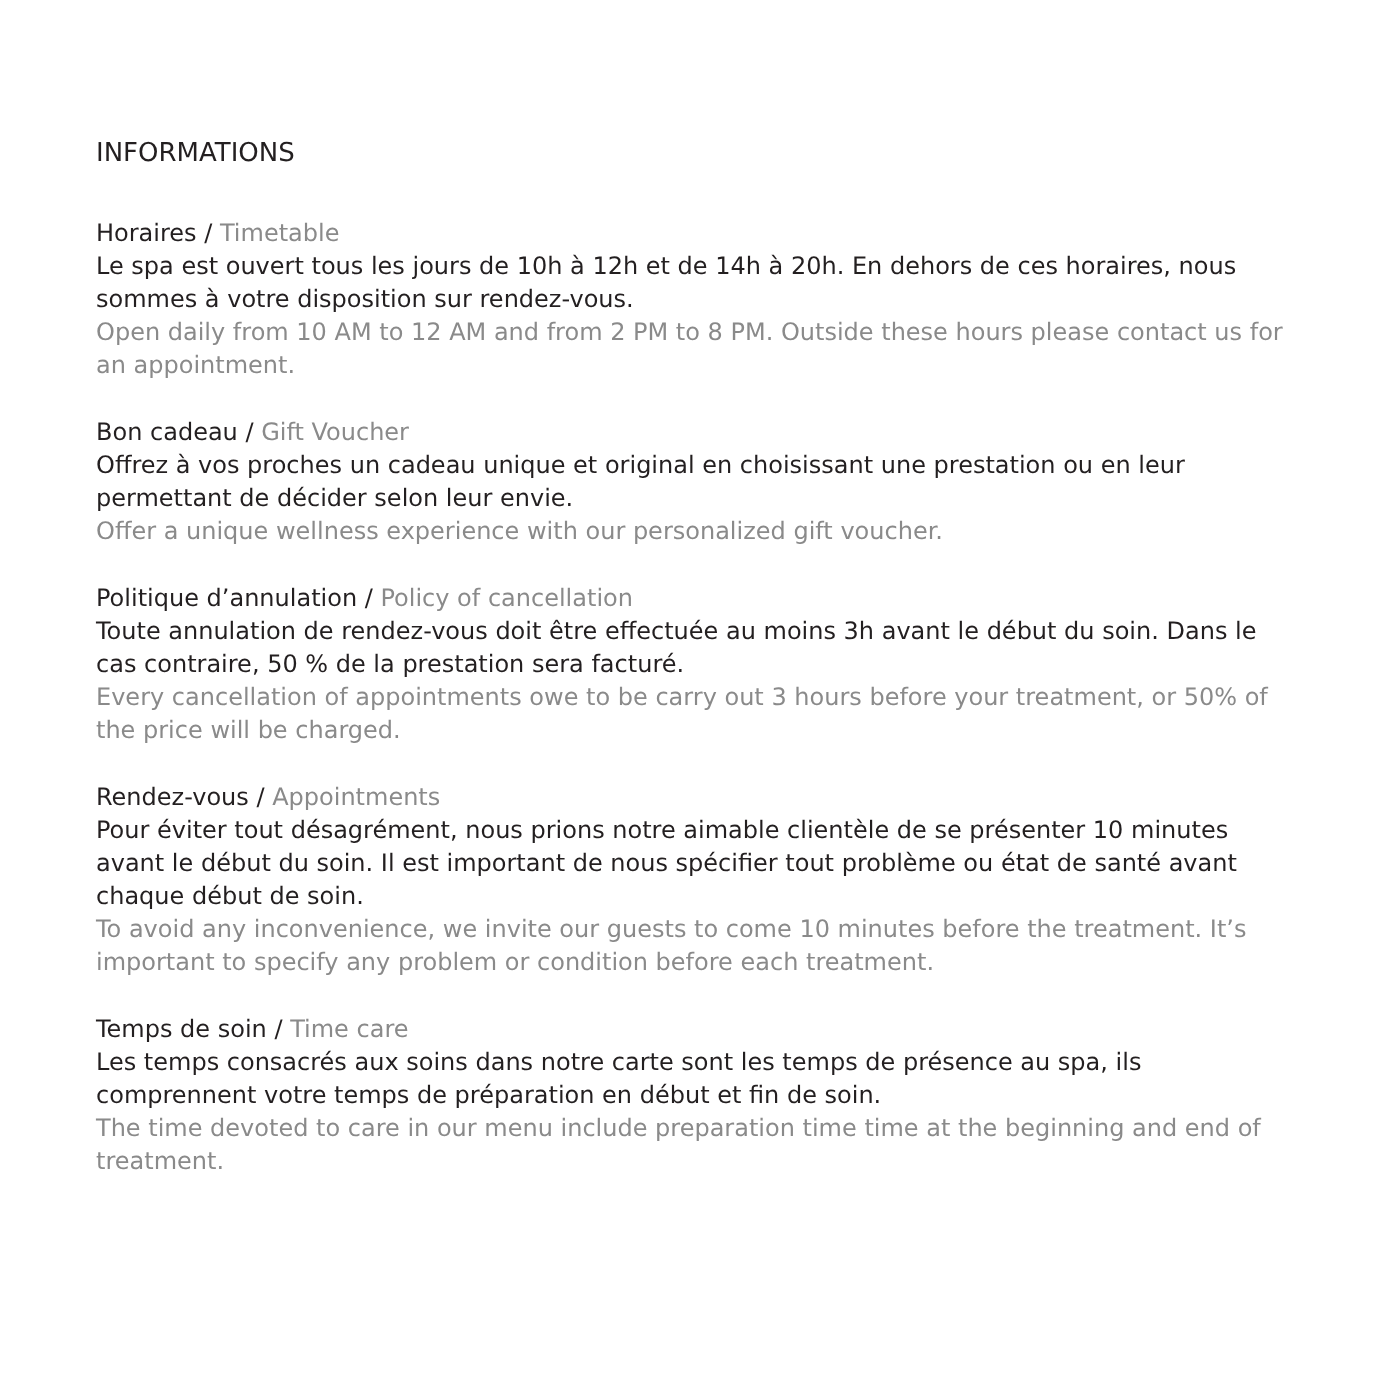INFORMATIONS
Horaires / Timetable
Le spa est ouvert tous les jours de 10h à 12h et de 14h à 20h. En dehors de ces horaires, nous sommes à votre disposition sur rendez-vous.
Open daily from 10 AM to 12 AM and from 2 PM to 8 PM. Outside these hours please contact us for an appointment.
Bon cadeau / Gift Voucher
Offrez à vos proches un cadeau unique et original en choisissant une prestation ou en leur permettant de décider selon leur envie.
Offer a unique wellness experience with our personalized gift voucher.
Politique d’annulation / Policy of cancellation
Toute annulation de rendez-vous doit être effectuée au moins 3h avant le début du soin. Dans le cas contraire, 50 % de la prestation sera facturé.
Every cancellation of appointments owe to be carry out 3 hours before your treatment, or 50% of the price will be charged.
Rendez-vous / Appointments
Pour éviter tout désagrément, nous prions notre aimable clientèle de se présenter 10 minutes avant le début du soin. Il est important de nous spécifier tout problème ou état de santé avant chaque début de soin.
To avoid any inconvenience, we invite our guests to come 10 minutes before the treatment. It’s important to specify any problem or condition before each treatment.
Temps de soin / Time care
Les temps consacrés aux soins dans notre carte sont les temps de présence au spa, ils comprennent votre temps de préparation en début et fin de soin.
The time devoted to care in our menu include preparation time time at the beginning and end of treatment.